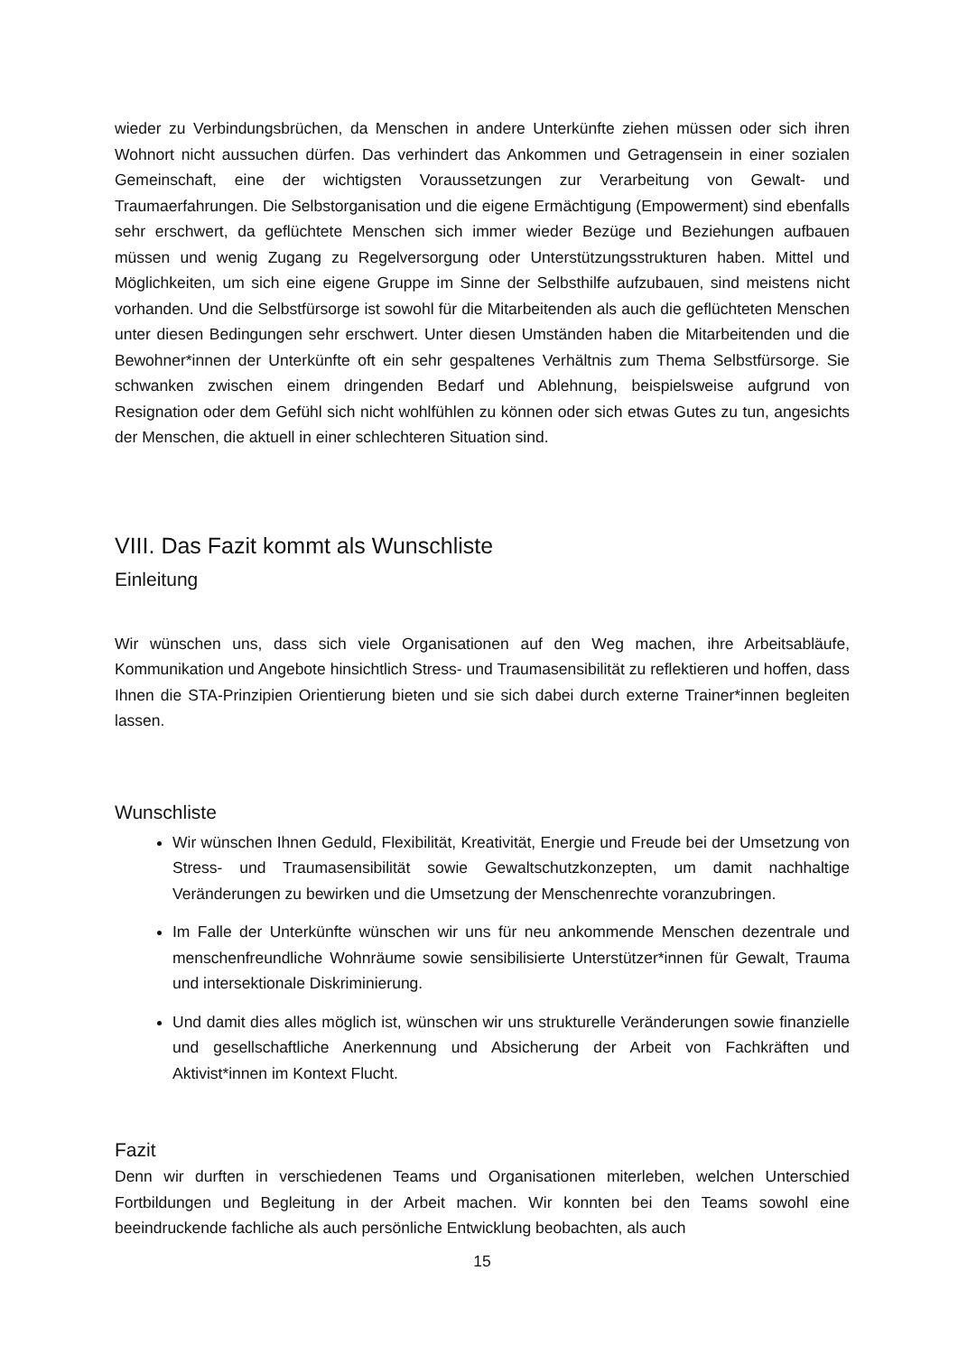wieder zu Verbindungsbrüchen, da Menschen in andere Unterkünfte ziehen müssen oder sich ihren Wohnort nicht aussuchen dürfen. Das verhindert das Ankommen und Getragensein in einer sozialen Gemeinschaft, eine der wichtigsten Voraussetzungen zur Verarbeitung von Gewalt- und Traumaerfahrungen. Die Selbstorganisation und die eigene Ermächtigung (Empowerment) sind ebenfalls sehr erschwert, da geflüchtete Menschen sich immer wieder Bezüge und Beziehungen aufbauen müssen und wenig Zugang zu Regelversorgung oder Unterstützungsstrukturen haben. Mittel und Möglichkeiten, um sich eine eigene Gruppe im Sinne der Selbsthilfe aufzubauen, sind meistens nicht vorhanden. Und die Selbstfürsorge ist sowohl für die Mitarbeitenden als auch die geflüchteten Menschen unter diesen Bedingungen sehr erschwert. Unter diesen Umständen haben die Mitarbeitenden und die Bewohner*innen der Unterkünfte oft ein sehr gespaltenes Verhältnis zum Thema Selbstfürsorge. Sie schwanken zwischen einem dringenden Bedarf und Ablehnung, beispielsweise aufgrund von Resignation oder dem Gefühl sich nicht wohlfühlen zu können oder sich etwas Gutes zu tun, angesichts der Menschen, die aktuell in einer schlechteren Situation sind.
VIII. Das Fazit kommt als Wunschliste
Einleitung
Wir wünschen uns, dass sich viele Organisationen auf den Weg machen, ihre Arbeitsabläufe, Kommunikation und Angebote hinsichtlich Stress- und Traumasensibilität zu reflektieren und hoffen, dass Ihnen die STA-Prinzipien Orientierung bieten und sie sich dabei durch externe Trainer*innen begleiten lassen.
Wunschliste
Wir wünschen Ihnen Geduld, Flexibilität, Kreativität, Energie und Freude bei der Umsetzung von Stress- und Traumasensibilität sowie Gewaltschutzkonzepten, um damit nachhaltige Veränderungen zu bewirken und die Umsetzung der Menschenrechte voranzubringen.
Im Falle der Unterkünfte wünschen wir uns für neu ankommende Menschen dezentrale und menschenfreundliche Wohnräume sowie sensibilisierte Unterstützer*innen für Gewalt, Trauma und intersektionale Diskriminierung.
Und damit dies alles möglich ist, wünschen wir uns strukturelle Veränderungen sowie finanzielle und gesellschaftliche Anerkennung und Absicherung der Arbeit von Fachkräften und Aktivist*innen im Kontext Flucht.
Fazit
Denn wir durften in verschiedenen Teams und Organisationen miterleben, welchen Unterschied Fortbildungen und Begleitung in der Arbeit machen. Wir konnten bei den Teams sowohl eine beeindruckende fachliche als auch persönliche Entwicklung beobachten, als auch
15